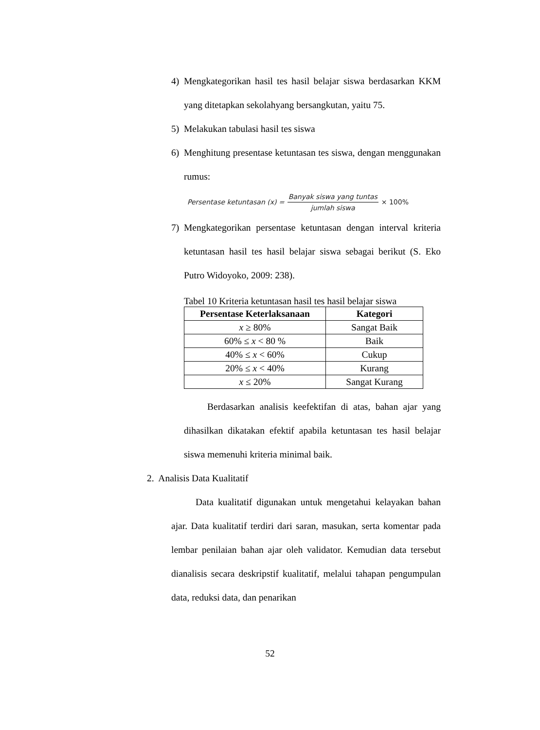4) Mengkategorikan hasil tes hasil belajar siswa berdasarkan KKM yang ditetapkan sekolahyang bersangkutan, yaitu 75.
5) Melakukan tabulasi hasil tes siswa
6) Menghitung presentase ketuntasan tes siswa, dengan menggunakan rumus:
Persentase ketuntasan (x) = Banyak siswa yang tuntas jumlah siswa × 100%
7) Mengkategorikan persentase ketuntasan dengan interval kriteria ketuntasan hasil tes hasil belajar siswa sebagai berikut (S. Eko Putro Widoyoko, 2009: 238).
Tabel 10 Kriteria ketuntasan hasil tes hasil belajar siswa
| Persentase Keterlaksanaan | Kategori |
| --- | --- |
| x ≥ 80% | Sangat Baik |
| 60% ≤ x < 80 % | Baik |
| 40% ≤ x < 60% | Cukup |
| 20% ≤ x < 40% | Kurang |
| x ≤ 20% | Sangat Kurang |
Berdasarkan analisis keefektifan di atas, bahan ajar yang dihasilkan dikatakan efektif apabila ketuntasan tes hasil belajar siswa memenuhi kriteria minimal baik.
2. Analisis Data Kualitatif
Data kualitatif digunakan untuk mengetahui kelayakan bahan ajar. Data kualitatif terdiri dari saran, masukan, serta komentar pada lembar penilaian bahan ajar oleh validator. Kemudian data tersebut dianalisis secara deskripstif kualitatif, melalui tahapan pengumpulan data, reduksi data, dan penarikan
52